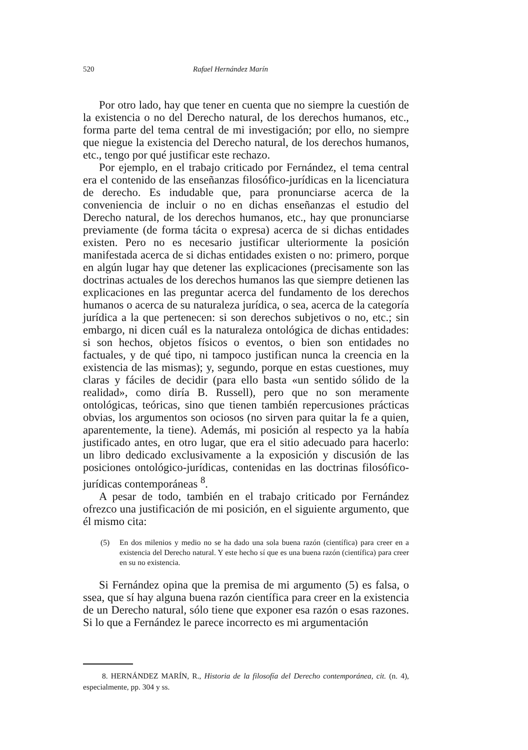520 Rafael Hernández Marín
Por otro lado, hay que tener en cuenta que no siempre la cuestión de la existencia o no del Derecho natural, de los derechos humanos, etc., forma parte del tema central de mi investigación; por ello, no siempre que niegue la existencia del Derecho natural, de los derechos humanos, etc., tengo por qué justificar este rechazo.
Por ejemplo, en el trabajo criticado por Fernández, el tema central era el contenido de las enseñanzas filosófico-jurídicas en la licenciatura de derecho. Es indudable que, para pronunciarse acerca de la conveniencia de incluir o no en dichas enseñanzas el estudio del Derecho natural, de los derechos humanos, etc., hay que pronunciarse previamente (de forma tácita o expresa) acerca de si dichas entidades existen. Pero no es necesario justificar ulteriormente la posición manifestada acerca de si dichas entidades existen o no: primero, porque en algún lugar hay que detener las explicaciones (precisamente son las doctrinas actuales de los derechos humanos las que siempre detienen las explicaciones en las preguntar acerca del fundamento de los derechos humanos o acerca de su naturaleza jurídica, o sea, acerca de la categoría jurídica a la que pertenecen: si son derechos subjetivos o no, etc.; sin embargo, ni dicen cuál es la naturaleza ontológica de dichas entidades: si son hechos, objetos físicos o eventos, o bien son entidades no factuales, y de qué tipo, ni tampoco justifican nunca la creencia en la existencia de las mismas); y, segundo, porque en estas cuestiones, muy claras y fáciles de decidir (para ello basta «un sentido sólido de la realidad», como diría B. Russell), pero que no son meramente ontológicas, teóricas, sino que tienen también repercusiones prácticas obvias, los argumentos son ociosos (no sirven para quitar la fe a quien, aparentemente, la tiene). Además, mi posición al respecto ya la había justificado antes, en otro lugar, que era el sitio adecuado para hacerlo: un libro dedicado exclusivamente a la exposición y discusión de las posiciones ontológico-jurídicas, contenidas en las doctrinas filosófico-jurídicas contemporáneas <sup>8</sup>.
A pesar de todo, también en el trabajo criticado por Fernández ofrezco una justificación de mi posición, en el siguiente argumento, que él mismo cita:
(5) En dos milenios y medio no se ha dado una sola buena razón (científica) para creer en a existencia del Derecho natural. Y este hecho sí que es una buena razón (científica) para creer en su no existencia.
Si Fernández opina que la premisa de mi argumento (5) es falsa, o ssea, que sí hay alguna buena razón científica para creer en la existencia de un Derecho natural, sólo tiene que exponer esa razón o esas razones. Si lo que a Fernández le parece incorrecto es mi argumentación
8. HERNÁNDEZ MARÍN, R., Historia de la filosofía del Derecho contemporánea, cit. (n. 4), especialmente, pp. 304 y ss.